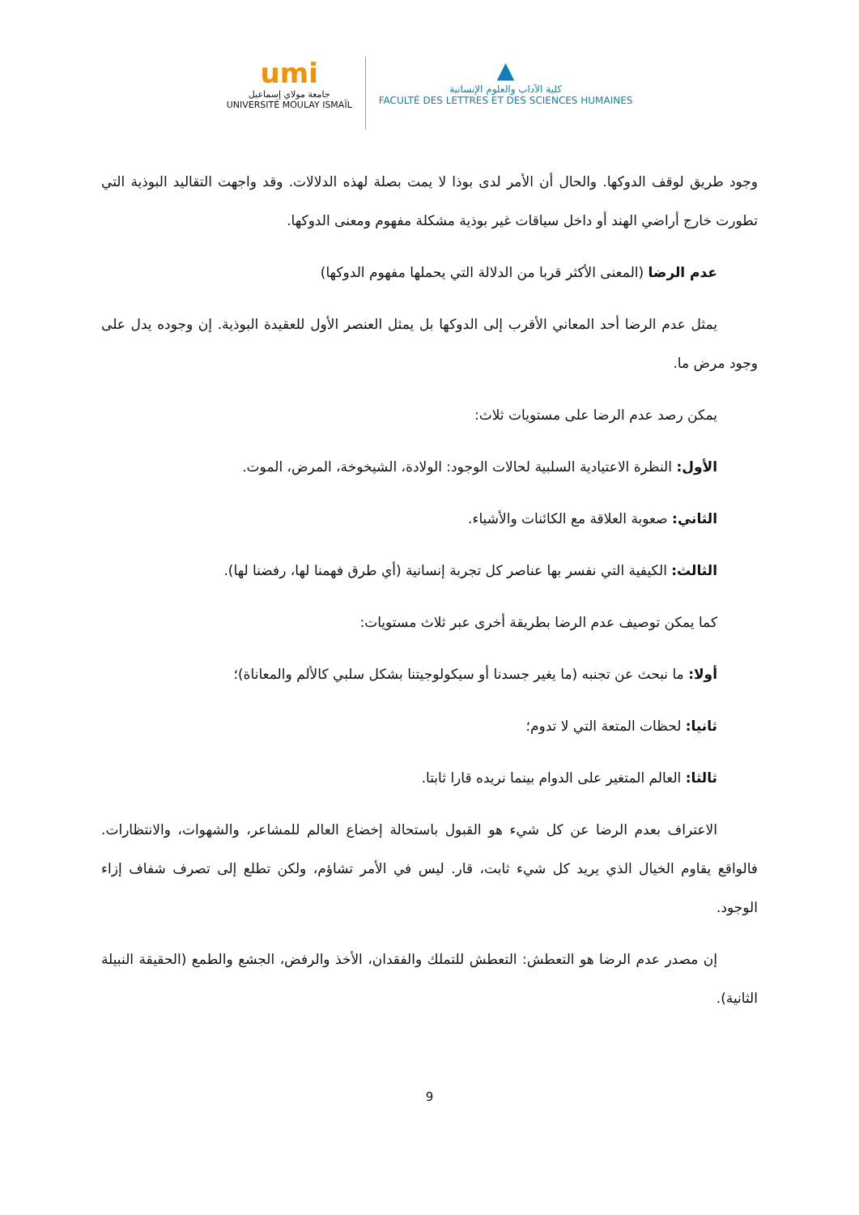umi
جامعة مولاي إسماعيل
UNIVERSITÉ MOULAY ISMAÏL
▲
كلية الآداب والعلوم الإنسانية
FACULTÉ DES LETTRES ET DES SCIENCES HUMAINES
وجود طريق لوقف الدوكها. والحال أن الأمر لدى بوذا لا يمت بصلة لهذه الدلالات. وقد واجهت التقاليد البوذية التي تطورت خارج أراضي الهند أو داخل سياقات غير بوذية مشكلة مفهوم ومعنى الدوكها.
عدم الرضا (المعنى الأكثر قربا من الدلالة التي يحملها مفهوم الدوكها)
يمثل عدم الرضا أحد المعاني الأقرب إلى الدوكها بل يمثل العنصر الأول للعقيدة البوذية. إن وجوده يدل على وجود مرض ما.
يمكن رصد عدم الرضا على مستويات ثلاث:
الأول: النظرة الاعتيادية السلبية لحالات الوجود: الولادة، الشيخوخة، المرض، الموت.
الثاني: صعوبة العلاقة مع الكائنات والأشياء.
الثالث: الكيفية التي نفسر بها عناصر كل تجربة إنسانية (أي طرق فهمنا لها، رفضنا لها).
كما يمكن توصيف عدم الرضا بطريقة أخرى عبر ثلاث مستويات:
أولا: ما نبحث عن تجنبه (ما يغير جسدنا أو سيكولوجيتنا بشكل سلبي كالألم والمعاناة)؛
ثانيا: لحظات المتعة التي لا تدوم؛
ثالثا: العالم المتغير على الدوام بينما نريده قارا ثابتا.
الاعتراف بعدم الرضا عن كل شيء هو القبول باستحالة إخضاع العالم للمشاعر، والشهوات، والانتظارات. فالواقع يقاوم الخيال الذي يريد كل شيء ثابت، قار. ليس في الأمر تشاؤم، ولكن تطلع إلى تصرف شفاف إزاء الوجود.
إن مصدر عدم الرضا هو التعطش: التعطش للتملك والفقدان، الأخذ والرفض، الجشع والطمع (الحقيقة النبيلة الثانية).
9